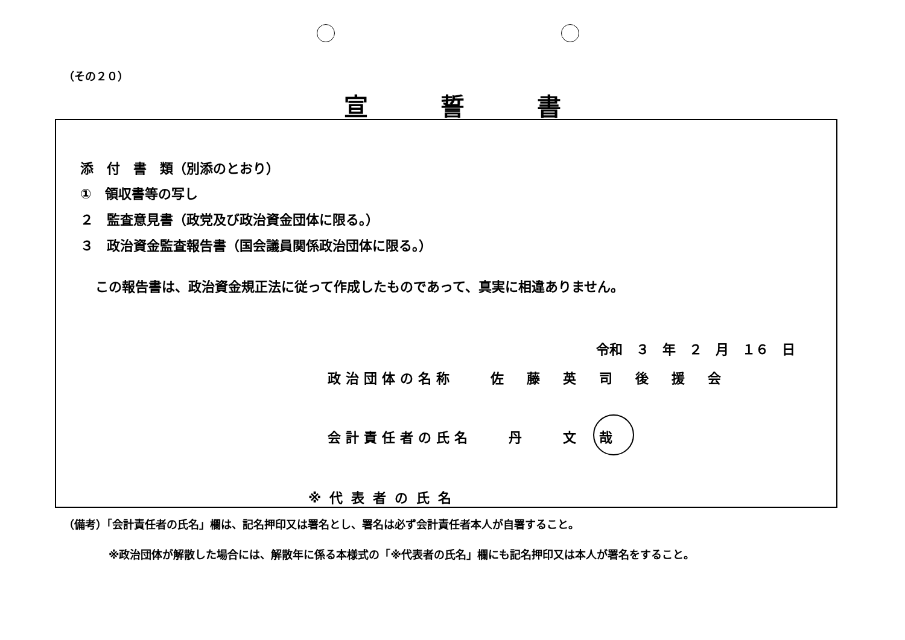（その２０）
宣誓書
添　付　書　類（別添のとおり）
①　領収書等の写し
２　監査意見書（政党及び政治資金団体に限る。）
３　政治資金監査報告書（国会議員関係政治団体に限る。）
この報告書は、政治資金規正法に従って作成したものであって、真実に相違ありません。
令和　３　年　２　月　１６　日
政治団体の名称　　佐　藤　英　司　後　援　会
会計責任者の氏名　　丹　　文　哉
※代表者の氏名
（備考）「会計責任者の氏名」欄は、記名押印又は署名とし、署名は必ず会計責任者本人が自署すること。
※政治団体が解散した場合には、解散年に係る本様式の「※代表者の氏名」欄にも記名押印又は本人が署名をすること。